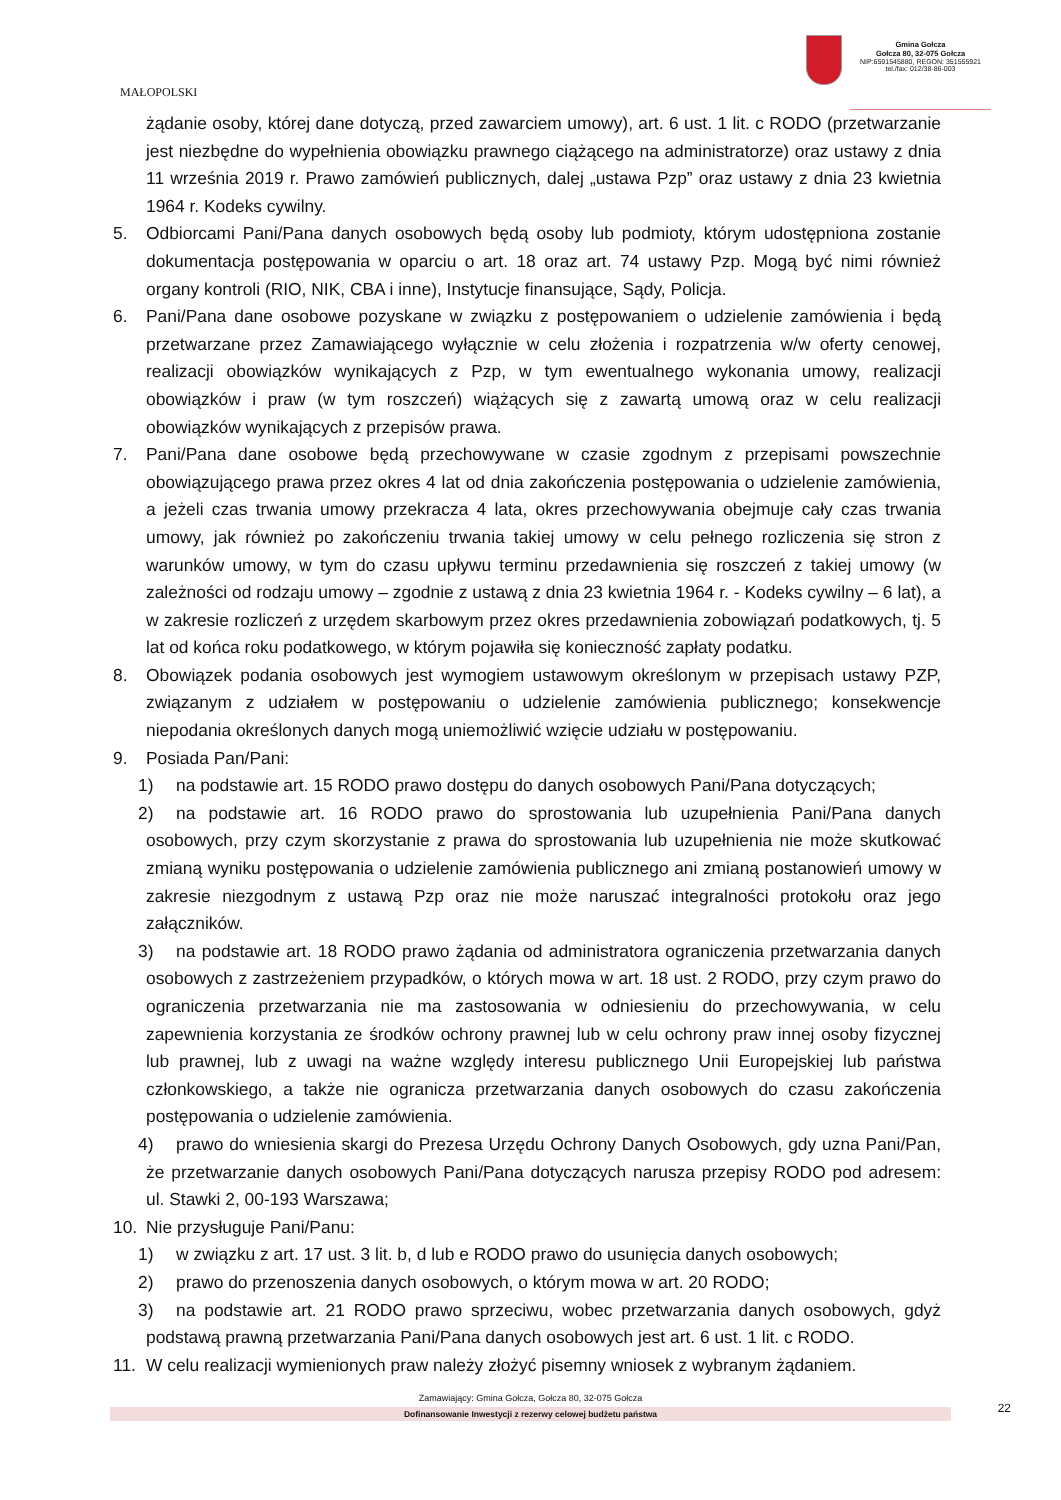MAŁOPOLSKI
Gmina Gołcza
Gołcza 80, 32-075 Gołcza
NIP:6591545880, REGON: 351555921
tel./fax: 012/38-86-003
żądanie osoby, której dane dotyczą, przed zawarciem umowy), art. 6 ust. 1 lit. c RODO (przetwarzanie jest niezbędne do wypełnienia obowiązku prawnego ciążącego na administratorze) oraz ustawy z dnia 11 września 2019 r. Prawo zamówień publicznych, dalej „ustawa Pzp” oraz ustawy z dnia 23 kwietnia 1964 r. Kodeks cywilny.
5. Odbiorcami Pani/Pana danych osobowych będą osoby lub podmioty, którym udostępniona zostanie dokumentacja postępowania w oparciu o art. 18 oraz art. 74 ustawy Pzp. Mogą być nimi również organy kontroli (RIO, NIK, CBA i inne), Instytucje finansujące, Sądy, Policja.
6. Pani/Pana dane osobowe pozyskane w związku z postępowaniem o udzielenie zamówienia i będą przetwarzane przez Zamawiającego wyłącznie w celu złożenia i rozpatrzenia w/w oferty cenowej, realizacji obowiązków wynikających z Pzp, w tym ewentualnego wykonania umowy, realizacji obowiązków i praw (w tym roszczeń) wiążących się z zawartą umową oraz w celu realizacji obowiązków wynikających z przepisów prawa.
7. Pani/Pana dane osobowe będą przechowywane w czasie zgodnym z przepisami powszechnie obowiązującego prawa przez okres 4 lat od dnia zakończenia postępowania o udzielenie zamówienia, a jeżeli czas trwania umowy przekracza 4 lata, okres przechowywania obejmuje cały czas trwania umowy, jak również po zakończeniu trwania takiej umowy w celu pełnego rozliczenia się stron z warunków umowy, w tym do czasu upływu terminu przedawnienia się roszczeń z takiej umowy (w zależności od rodzaju umowy – zgodnie z ustawą z dnia 23 kwietnia 1964 r. - Kodeks cywilny – 6 lat), a w zakresie rozliczeń z urzędem skarbowym przez okres przedawnienia zobowiązań podatkowych, tj. 5 lat od końca roku podatkowego, w którym pojawiła się konieczność zapłaty podatku.
8. Obowiązek podania osobowych jest wymogiem ustawowym określonym w przepisach ustawy PZP, związanym z udziałem w postępowaniu o udzielenie zamówienia publicznego; konsekwencje niepodania określonych danych mogą uniemożliwić wzięcie udziału w postępowaniu.
9. Posiada Pan/Pani:
1) na podstawie art. 15 RODO prawo dostępu do danych osobowych Pani/Pana dotyczących;
2) na podstawie art. 16 RODO prawo do sprostowania lub uzupełnienia Pani/Pana danych osobowych, przy czym skorzystanie z prawa do sprostowania lub uzupełnienia nie może skutkować zmianą wyniku postępowania o udzielenie zamówienia publicznego ani zmianą postanowień umowy w zakresie niezgodnym z ustawą Pzp oraz nie może naruszać integralności protokołu oraz jego załączników.
3) na podstawie art. 18 RODO prawo żądania od administratora ograniczenia przetwarzania danych osobowych z zastrzeżeniem przypadków, o których mowa w art. 18 ust. 2 RODO, przy czym prawo do ograniczenia przetwarzania nie ma zastosowania w odniesieniu do przechowywania, w celu zapewnienia korzystania ze środków ochrony prawnej lub w celu ochrony praw innej osoby fizycznej lub prawnej, lub z uwagi na ważne względy interesu publicznego Unii Europejskiej lub państwa członkowskiego, a także nie ogranicza przetwarzania danych osobowych do czasu zakończenia postępowania o udzielenie zamówienia.
4) prawo do wniesienia skargi do Prezesa Urzędu Ochrony Danych Osobowych, gdy uzna Pani/Pan, że przetwarzanie danych osobowych Pani/Pana dotyczących narusza przepisy RODO pod adresem: ul. Stawki 2, 00-193 Warszawa;
10. Nie przysługuje Pani/Panu:
1) w związku z art. 17 ust. 3 lit. b, d lub e RODO prawo do usunięcia danych osobowych;
2) prawo do przenoszenia danych osobowych, o którym mowa w art. 20 RODO;
3) na podstawie art. 21 RODO prawo sprzeciwu, wobec przetwarzania danych osobowych, gdyż podstawą prawną przetwarzania Pani/Pana danych osobowych jest art. 6 ust. 1 lit. c RODO.
11. W celu realizacji wymienionych praw należy złożyć pisemny wniosek z wybranym żądaniem.
Zamawiający: Gmina Gołcza, Gołcza 80, 32-075 Gołcza
Dofinansowanie Inwestycji z rezerwy celowej budżetu państwa 22